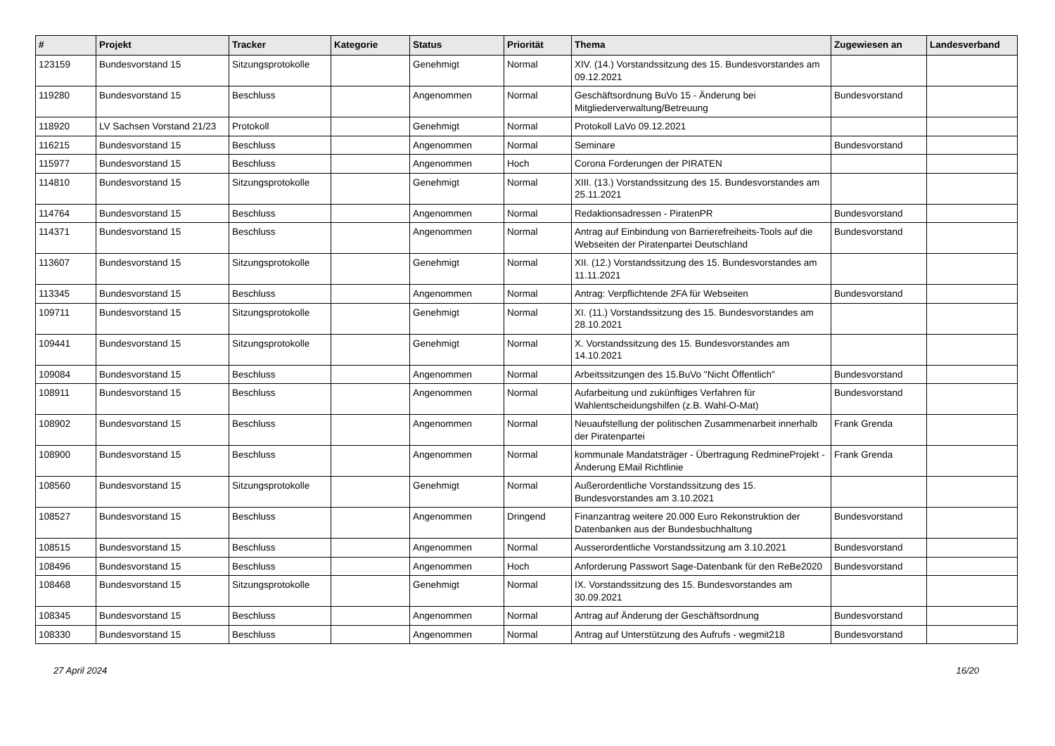| # | Projekt | Tracker | Kategorie | Status | Priorität | Thema | Zugewiesen an | Landesverband |
| --- | --- | --- | --- | --- | --- | --- | --- | --- |
| 123159 | Bundesvorstand 15 | Sitzungsprotokolle | | Genehmigt | Normal | XIV. (14.) Vorstandssitzung des 15. Bundesvorstandes am 09.12.2021 | | |
| 119280 | Bundesvorstand 15 | Beschluss | | Angenommen | Normal | Geschäftsordnung BuVo 15 - Änderung bei Mitgliederverwaltung/Betreuung | Bundesvorstand | |
| 118920 | LV Sachsen Vorstand 21/23 | Protokoll | | Genehmigt | Normal | Protokoll LaVo 09.12.2021 | | |
| 116215 | Bundesvorstand 15 | Beschluss | | Angenommen | Normal | Seminare | Bundesvorstand | |
| 115977 | Bundesvorstand 15 | Beschluss | | Angenommen | Hoch | Corona Forderungen der PIRATEN | | |
| 114810 | Bundesvorstand 15 | Sitzungsprotokolle | | Genehmigt | Normal | XIII. (13.) Vorstandssitzung des 15. Bundesvorstandes am 25.11.2021 | | |
| 114764 | Bundesvorstand 15 | Beschluss | | Angenommen | Normal | Redaktionsadressen - PiratenPR | Bundesvorstand | |
| 114371 | Bundesvorstand 15 | Beschluss | | Angenommen | Normal | Antrag auf Einbindung von Barrierefreiheits-Tools auf die Webseiten der Piratenpartei Deutschland | Bundesvorstand | |
| 113607 | Bundesvorstand 15 | Sitzungsprotokolle | | Genehmigt | Normal | XII. (12.) Vorstandssitzung des 15. Bundesvorstandes am 11.11.2021 | | |
| 113345 | Bundesvorstand 15 | Beschluss | | Angenommen | Normal | Antrag: Verpflichtende 2FA für Webseiten | Bundesvorstand | |
| 109711 | Bundesvorstand 15 | Sitzungsprotokolle | | Genehmigt | Normal | XI. (11.) Vorstandssitzung des 15. Bundesvorstandes am 28.10.2021 | | |
| 109441 | Bundesvorstand 15 | Sitzungsprotokolle | | Genehmigt | Normal | X. Vorstandssitzung des 15. Bundesvorstandes am 14.10.2021 | | |
| 109084 | Bundesvorstand 15 | Beschluss | | Angenommen | Normal | Arbeitssitzungen des 15.BuVo "Nicht Öffentlich" | Bundesvorstand | |
| 108911 | Bundesvorstand 15 | Beschluss | | Angenommen | Normal | Aufarbeitung und zukünftiges Verfahren für Wahlentscheidungshilfen (z.B. Wahl-O-Mat) | Bundesvorstand | |
| 108902 | Bundesvorstand 15 | Beschluss | | Angenommen | Normal | Neuaufstellung der politischen Zusammenarbeit innerhalb der Piratenpartei | Frank Grenda | |
| 108900 | Bundesvorstand 15 | Beschluss | | Angenommen | Normal | kommunale Mandatsträger - Übertragung RedmineProjekt - Änderung EMail Richtlinie | Frank Grenda | |
| 108560 | Bundesvorstand 15 | Sitzungsprotokolle | | Genehmigt | Normal | Außerordentliche Vorstandssitzung des 15. Bundesvorstandes am 3.10.2021 | | |
| 108527 | Bundesvorstand 15 | Beschluss | | Angenommen | Dringend | Finanzantrag weitere 20.000 Euro Rekonstruktion der Datenbanken aus der Bundesbuchhaltung | Bundesvorstand | |
| 108515 | Bundesvorstand 15 | Beschluss | | Angenommen | Normal | Ausserordentliche Vorstandssitzung am 3.10.2021 | Bundesvorstand | |
| 108496 | Bundesvorstand 15 | Beschluss | | Angenommen | Hoch | Anforderung Passwort Sage-Datenbank für den ReBe2020 | Bundesvorstand | |
| 108468 | Bundesvorstand 15 | Sitzungsprotokolle | | Genehmigt | Normal | IX. Vorstandssitzung des 15. Bundesvorstandes am 30.09.2021 | | |
| 108345 | Bundesvorstand 15 | Beschluss | | Angenommen | Normal | Antrag auf Änderung der Geschäftsordnung | Bundesvorstand | |
| 108330 | Bundesvorstand 15 | Beschluss | | Angenommen | Normal | Antrag auf Unterstützung des Aufrufs - wegmit218 | Bundesvorstand | |
27 April 2024 16/20